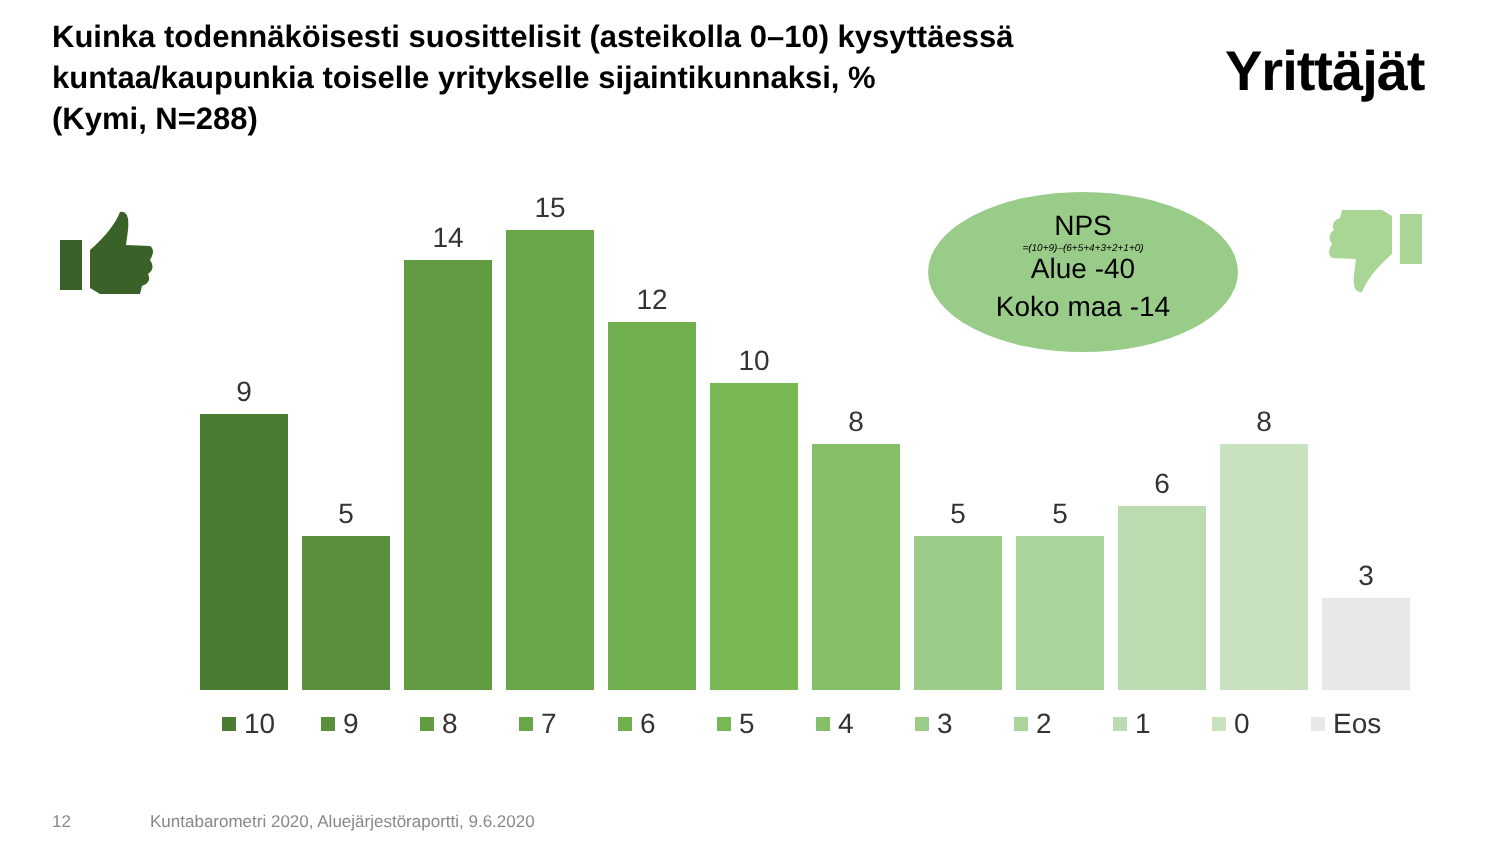Kuinka todennäköisesti suosittelisit (asteikolla 0–10) kysyttäessä kuntaa/kaupunkia toiselle yritykselle sijaintikunnaksi, %
(Kymi, N=288)
Yrittäjät
9
5
14
15
12
10
8
5
5
6
8
3
NPS
=(10+9)–(6+5+4+3+2+1+0)
Alue -40
Koko maa -14
10 9 8 7 6 5 4 3 2 1 0 Eos
12
Kuntabarometri 2020, Aluejärjestöraportti, 9.6.2020